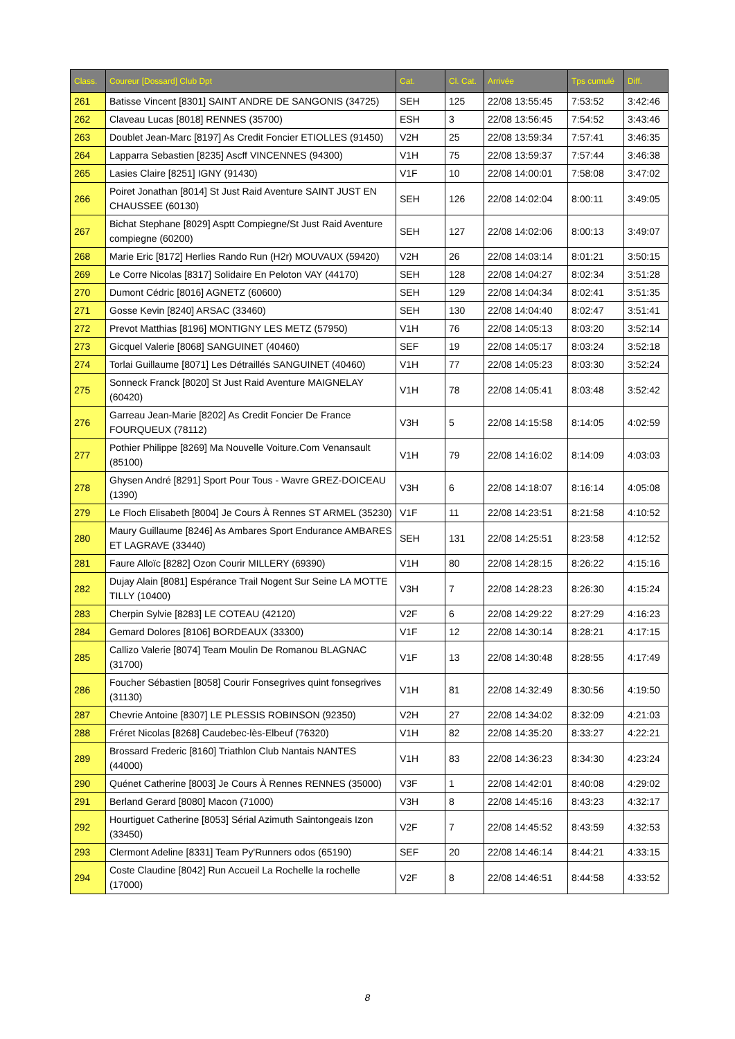| Class. | Coureur [Dossard] Club Dpt | Cat. | Cl. Cat. | Arrivée | Tps cumulé | Diff. |
| --- | --- | --- | --- | --- | --- | --- |
| 261 | Batisse Vincent [8301] SAINT ANDRE DE SANGONIS (34725) | SEH | 125 | 22/08 13:55:45 | 7:53:52 | 3:42:46 |
| 262 | Claveau Lucas [8018] RENNES (35700) | ESH | 3 | 22/08 13:56:45 | 7:54:52 | 3:43:46 |
| 263 | Doublet Jean-Marc [8197] As Credit Foncier ETIOLLES (91450) | V2H | 25 | 22/08 13:59:34 | 7:57:41 | 3:46:35 |
| 264 | Lapparra Sebastien [8235] Ascff VINCENNES (94300) | V1H | 75 | 22/08 13:59:37 | 7:57:44 | 3:46:38 |
| 265 | Lasies Claire [8251] IGNY (91430) | V1F | 10 | 22/08 14:00:01 | 7:58:08 | 3:47:02 |
| 266 | Poiret Jonathan [8014] St Just Raid Aventure SAINT JUST EN CHAUSSEE (60130) | SEH | 126 | 22/08 14:02:04 | 8:00:11 | 3:49:05 |
| 267 | Bichat Stephane [8029] Asptt Compiegne/St Just Raid Aventure compiegne (60200) | SEH | 127 | 22/08 14:02:06 | 8:00:13 | 3:49:07 |
| 268 | Marie Eric [8172] Herlies Rando Run (H2r) MOUVAUX (59420) | V2H | 26 | 22/08 14:03:14 | 8:01:21 | 3:50:15 |
| 269 | Le Corre Nicolas [8317] Solidaire En Peloton VAY (44170) | SEH | 128 | 22/08 14:04:27 | 8:02:34 | 3:51:28 |
| 270 | Dumont Cédric [8016] AGNETZ (60600) | SEH | 129 | 22/08 14:04:34 | 8:02:41 | 3:51:35 |
| 271 | Gosse Kevin [8240] ARSAC (33460) | SEH | 130 | 22/08 14:04:40 | 8:02:47 | 3:51:41 |
| 272 | Prevot Matthias [8196] MONTIGNY LES METZ (57950) | V1H | 76 | 22/08 14:05:13 | 8:03:20 | 3:52:14 |
| 273 | Gicquel Valerie [8068] SANGUINET (40460) | SEF | 19 | 22/08 14:05:17 | 8:03:24 | 3:52:18 |
| 274 | Torlai Guillaume [8071] Les Détraillés SANGUINET (40460) | V1H | 77 | 22/08 14:05:23 | 8:03:30 | 3:52:24 |
| 275 | Sonneck Franck [8020] St Just Raid Aventure MAIGNELAY (60420) | V1H | 78 | 22/08 14:05:41 | 8:03:48 | 3:52:42 |
| 276 | Garreau Jean-Marie [8202] As Credit Foncier De France FOURQUEUX (78112) | V3H | 5 | 22/08 14:15:58 | 8:14:05 | 4:02:59 |
| 277 | Pothier Philippe [8269] Ma Nouvelle Voiture.Com Venansault (85100) | V1H | 79 | 22/08 14:16:02 | 8:14:09 | 4:03:03 |
| 278 | Ghysen André [8291] Sport Pour Tous - Wavre GREZ-DOICEAU (1390) | V3H | 6 | 22/08 14:18:07 | 8:16:14 | 4:05:08 |
| 279 | Le Floch Elisabeth [8004] Je Cours À Rennes ST ARMEL (35230) | V1F | 11 | 22/08 14:23:51 | 8:21:58 | 4:10:52 |
| 280 | Maury Guillaume [8246] As Ambares Sport Endurance AMBARES ET LAGRAVE (33440) | SEH | 131 | 22/08 14:25:51 | 8:23:58 | 4:12:52 |
| 281 | Faure Alloïc [8282] Ozon Courir MILLERY (69390) | V1H | 80 | 22/08 14:28:15 | 8:26:22 | 4:15:16 |
| 282 | Dujay Alain [8081] Espérance Trail Nogent Sur Seine LA MOTTE TILLY (10400) | V3H | 7 | 22/08 14:28:23 | 8:26:30 | 4:15:24 |
| 283 | Cherpin Sylvie [8283] LE COTEAU (42120) | V2F | 6 | 22/08 14:29:22 | 8:27:29 | 4:16:23 |
| 284 | Gemard Dolores [8106] BORDEAUX (33300) | V1F | 12 | 22/08 14:30:14 | 8:28:21 | 4:17:15 |
| 285 | Callizo Valerie [8074] Team Moulin De Romanou BLAGNAC (31700) | V1F | 13 | 22/08 14:30:48 | 8:28:55 | 4:17:49 |
| 286 | Foucher Sébastien [8058] Courir Fonsegrives quint fonsegrives (31130) | V1H | 81 | 22/08 14:32:49 | 8:30:56 | 4:19:50 |
| 287 | Chevrie Antoine [8307] LE PLESSIS ROBINSON (92350) | V2H | 27 | 22/08 14:34:02 | 8:32:09 | 4:21:03 |
| 288 | Fréret Nicolas [8268] Caudebec-lès-Elbeuf (76320) | V1H | 82 | 22/08 14:35:20 | 8:33:27 | 4:22:21 |
| 289 | Brossard Frederic [8160] Triathlon Club Nantais NANTES (44000) | V1H | 83 | 22/08 14:36:23 | 8:34:30 | 4:23:24 |
| 290 | Quénet Catherine [8003] Je Cours À Rennes RENNES (35000) | V3F | 1 | 22/08 14:42:01 | 8:40:08 | 4:29:02 |
| 291 | Berland Gerard [8080] Macon (71000) | V3H | 8 | 22/08 14:45:16 | 8:43:23 | 4:32:17 |
| 292 | Hourtiguet Catherine [8053] Sérial Azimuth Saintongeais Izon (33450) | V2F | 7 | 22/08 14:45:52 | 8:43:59 | 4:32:53 |
| 293 | Clermont Adeline [8331] Team Py'Runners odos (65190) | SEF | 20 | 22/08 14:46:14 | 8:44:21 | 4:33:15 |
| 294 | Coste Claudine [8042] Run Accueil La Rochelle la rochelle (17000) | V2F | 8 | 22/08 14:46:51 | 8:44:58 | 4:33:52 |
8